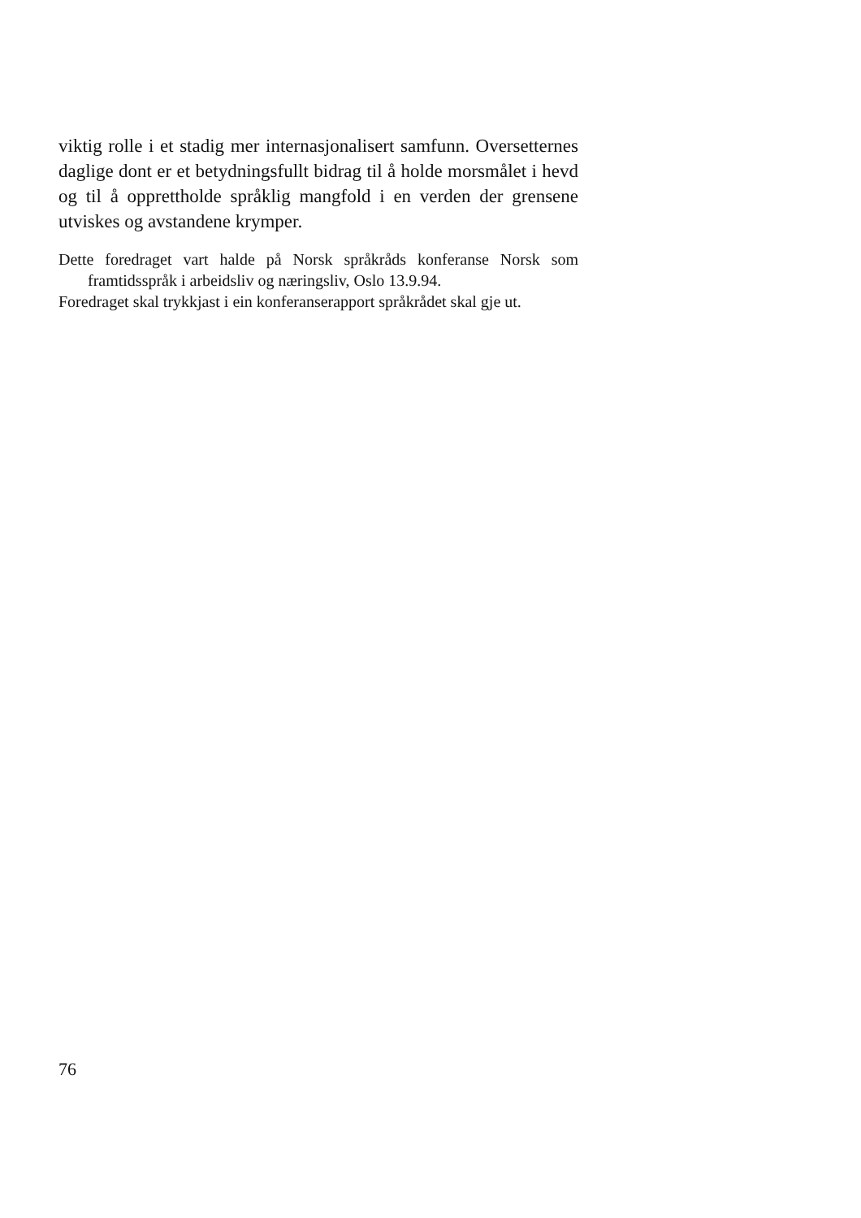viktig rolle i et stadig mer internasjonalisert samfunn. Overset­ternes daglige dont er et betydningsfullt bidrag til å holde mors­målet i hevd og til å opprettholde språklig mangfold i en verden der grensene utviskes og avstandene krymper.
Dette foredraget vart halde på Norsk språkråds konferanse Norsk som framtidsspråk i arbeidsliv og næringsliv, Oslo 13.9.94.
Foredraget skal trykkjast i ein konferanserapport språkrådet skal gje ut.
76